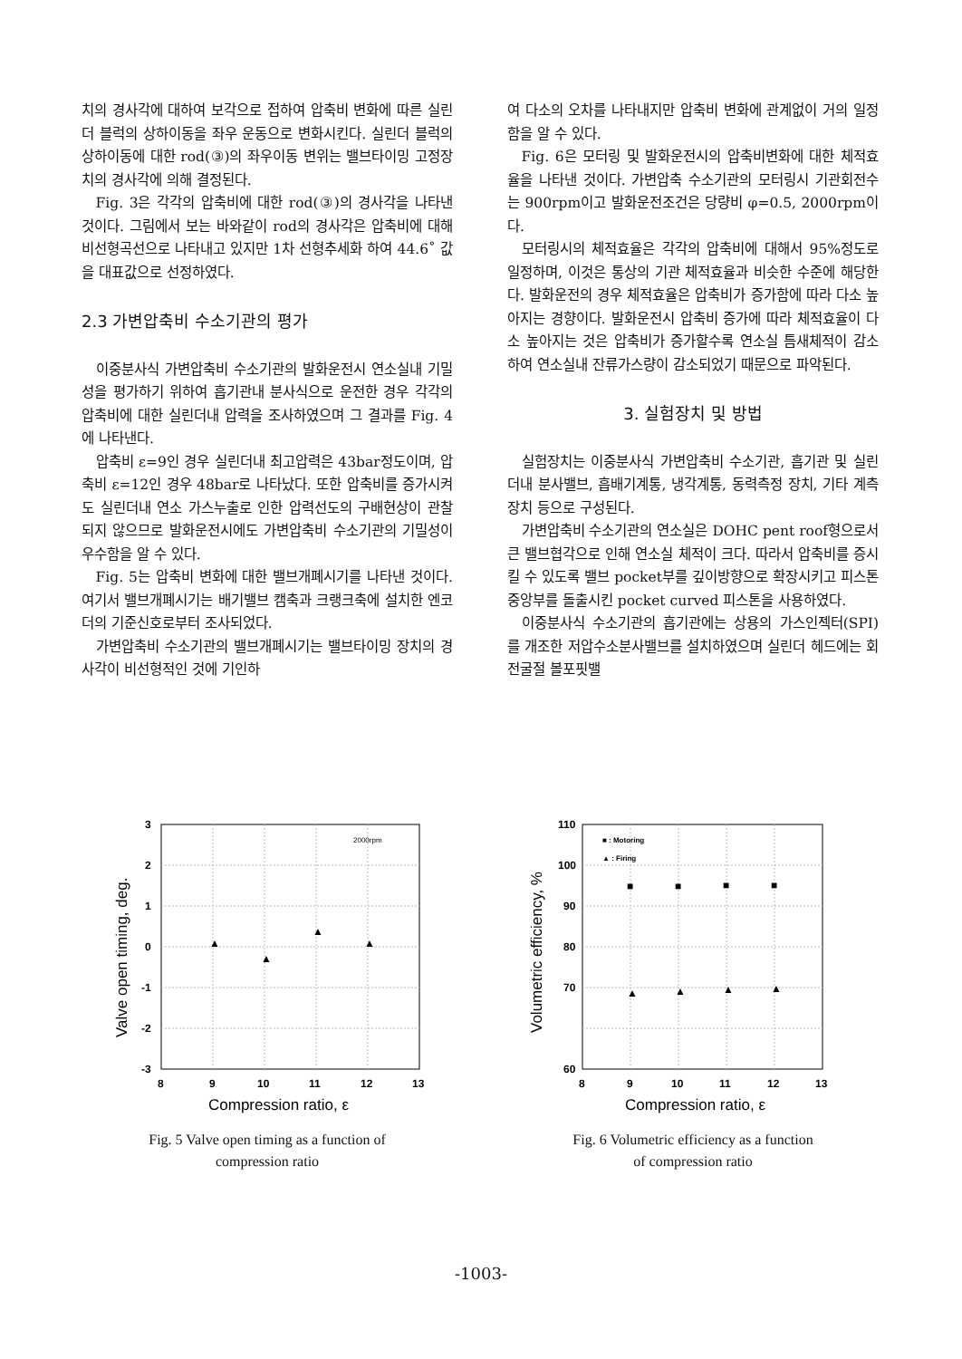치의 경사각에 대하여 보각으로 접하여 압축비 변화에 따른 실린더 블럭의 상하이동을 좌우 운동으로 변화시킨다. 실린더 블럭의 상하이동에 대한 rod(③)의 좌우이동 변위는 밸브타이밍 고정장치의 경사각에 의해 결정된다.
Fig. 3은 각각의 압축비에 대한 rod(③)의 경사각을 나타낸 것이다. 그림에서 보는 바와같이 rod의 경사각은 압축비에 대해 비선형곡선으로 나타내고 있지만 1차 선형추세화 하여 44.6˚ 값을 대표값으로 선정하였다.
2.3 가변압축비 수소기관의 평가
이중분사식 가변압축비 수소기관의 발화운전시 연소실내 기밀성을 평가하기 위하여 흡기관내 분사식으로 운전한 경우 각각의 압축비에 대한 실린더내 압력을 조사하였으며 그 결과를 Fig. 4에 나타낸다.
압축비 ε=9인 경우 실린더내 최고압력은 43bar정도이며, 압축비 ε=12인 경우 48bar로 나타났다. 또한 압축비를 증가시켜도 실린더내 연소 가스누출로 인한 압력선도의 구배현상이 관찰되지 않으므로 발화운전시에도 가변압축비 수소기관의 기밀성이 우수함을 알 수 있다.
Fig. 5는 압축비 변화에 대한 밸브개폐시기를 나타낸 것이다. 여기서 밸브개폐시기는 배기밸브 캠축과 크랭크축에 설치한 엔코더의 기준신호로부터 조사되었다.
가변압축비 수소기관의 밸브개폐시기는 밸브타이밍 장치의 경사각이 비선형적인 것에 기인하
여 다소의 오차를 나타내지만 압축비 변화에 관계없이 거의 일정함을 알 수 있다.
Fig. 6은 모터링 및 발화운전시의 압축비변화에 대한 체적효율을 나타낸 것이다. 가변압축 수소기관의 모터링시 기관회전수는 900rpm이고 발화운전조건은 당량비 φ=0.5, 2000rpm이다.
모터링시의 체적효율은 각각의 압축비에 대해서 95%정도로 일정하며, 이것은 통상의 기관 체적효율과 비슷한 수준에 해당한다. 발화운전의 경우 체적효율은 압축비가 증가함에 따라 다소 높아지는 경향이다. 발화운전시 압축비 증가에 따라 체적효율이 다소 높아지는 것은 압축비가 증가할수록 연소실 틈새체적이 감소하여 연소실내 잔류가스량이 감소되었기 때문으로 파악된다.
3. 실험장치 및 방법
실험장치는 이중분사식 가변압축비 수소기관, 흡기관 및 실린더내 분사밸브, 흡배기계통, 냉각계통, 동력측정 장치, 기타 계측장치 등으로 구성된다.
가변압축비 수소기관의 연소실은 DOHC pent roof형으로서 큰 밸브협각으로 인해 연소실 체적이 크다. 따라서 압축비를 증시킬 수 있도록 밸브 pocket부를 깊이방향으로 확장시키고 피스톤 중앙부를 돌출시킨 pocket curved 피스톤을 사용하였다.
이중분사식 수소기관의 흡기관에는 상용의 가스인젝터(SPI)를 개조한 저압수소분사밸브를 설치하였으며 실린더 헤드에는 회전굴절 볼포핏밸
3
2
1
0
-1
-2
-3
8
9
10
11
12
13
2000rpm
▲
▲
▲
▲
Valve open timing, deg.
Compression ratio, ε
Fig. 5 Valve open timing as a function of
compression ratio
110
100
90
80
70
60
8
9
10
11
12
13
■ : Motoring
▲ : Firing
■
■
■
■
▲
▲
▲
▲
Volumetric efficiency, %
Compression ratio, ε
Fig. 6 Volumetric efficiency as a function
of compression ratio
-1003-